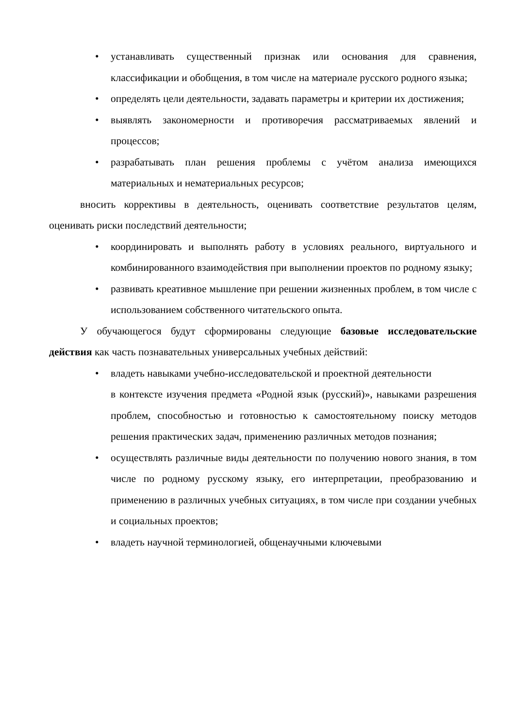• устанавливать существенный признак или основания для сравнения, классификации и обобщения, в том числе на материале русского родного языка;
• определять цели деятельности, задавать параметры и критерии их достижения;
• выявлять закономерности и противоречия рассматриваемых явлений и процессов;
• разрабатывать план решения проблемы с учётом анализа имеющихся материальных и нематериальных ресурсов;
вносить коррективы в деятельность, оценивать соответствие результатов целям, оценивать риски последствий деятельности;
• координировать и выполнять работу в условиях реального, виртуального и комбинированного взаимодействия при выполнении проектов по родному языку;
• развивать креативное мышление при решении жизненных проблем, в том числе с использованием собственного читательского опыта.
У обучающегося будут сформированы следующие базовые исследовательские действия как часть познавательных универсальных учебных действий:
• владеть навыками учебно-исследовательской и проектной деятельности
в контексте изучения предмета «Родной язык (русский)», навыками разрешения проблем, способностью и готовностью к самостоятельному поиску методов решения практических задач, применению различных методов познания;
• осуществлять различные виды деятельности по получению нового знания, в том числе по родному русскому языку, его интерпретации, преобразованию и применению в различных учебных ситуациях, в том числе при создании учебных и социальных проектов;
• владеть научной терминологией, общенаучными ключевыми